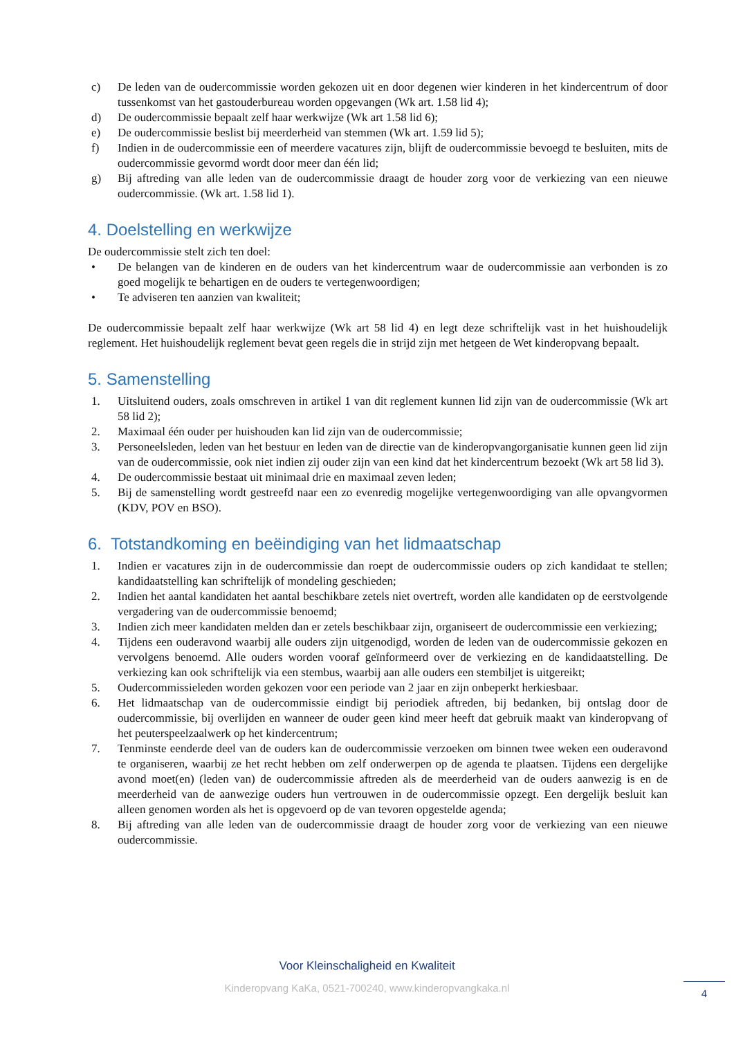c) De leden van de oudercommissie worden gekozen uit en door degenen wier kinderen in het kindercentrum of door tussenkomst van het gastouderbureau worden opgevangen (Wk art. 1.58 lid 4);
d) De oudercommissie bepaalt zelf haar werkwijze (Wk art 1.58 lid 6);
e) De oudercommissie beslist bij meerderheid van stemmen (Wk art. 1.59 lid 5);
f) Indien in de oudercommissie een of meerdere vacatures zijn, blijft de oudercommissie bevoegd te besluiten, mits de oudercommissie gevormd wordt door meer dan één lid;
g) Bij aftreding van alle leden van de oudercommissie draagt de houder zorg voor de verkiezing van een nieuwe oudercommissie. (Wk art. 1.58 lid 1).
4. Doelstelling en werkwijze
De oudercommissie stelt zich ten doel:
• De belangen van de kinderen en de ouders van het kindercentrum waar de oudercommissie aan verbonden is zo goed mogelijk te behartigen en de ouders te vertegenwoordigen;
• Te adviseren ten aanzien van kwaliteit;
De oudercommissie bepaalt zelf haar werkwijze (Wk art 58 lid 4) en legt deze schriftelijk vast in het huishoudelijk reglement. Het huishoudelijk reglement bevat geen regels die in strijd zijn met hetgeen de Wet kinderopvang bepaalt.
5. Samenstelling
1. Uitsluitend ouders, zoals omschreven in artikel 1 van dit reglement kunnen lid zijn van de oudercommissie (Wk art 58 lid 2);
2. Maximaal één ouder per huishouden kan lid zijn van de oudercommissie;
3. Personeelsleden, leden van het bestuur en leden van de directie van de kinderopvangorganisatie kunnen geen lid zijn van de oudercommissie, ook niet indien zij ouder zijn van een kind dat het kindercentrum bezoekt (Wk art 58 lid 3).
4. De oudercommissie bestaat uit minimaal drie en maximaal zeven leden;
5. Bij de samenstelling wordt gestreefd naar een zo evenredig mogelijke vertegenwoordiging van alle opvangvormen (KDV, POV en BSO).
6. Totstandkoming en beëindiging van het lidmaatschap
1. Indien er vacatures zijn in de oudercommissie dan roept de oudercommissie ouders op zich kandidaat te stellen; kandidaatstelling kan schriftelijk of mondeling geschieden;
2. Indien het aantal kandidaten het aantal beschikbare zetels niet overtreft, worden alle kandidaten op de eerstvolgende vergadering van de oudercommissie benoemd;
3. Indien zich meer kandidaten melden dan er zetels beschikbaar zijn, organiseert de oudercommissie een verkiezing;
4. Tijdens een ouderavond waarbij alle ouders zijn uitgenodigd, worden de leden van de oudercommissie gekozen en vervolgens benoemd. Alle ouders worden vooraf geïnformeerd over de verkiezing en de kandidaatstelling. De verkiezing kan ook schriftelijk via een stembus, waarbij aan alle ouders een stembiljet is uitgereikt;
5. Oudercommissieleden worden gekozen voor een periode van 2 jaar en zijn onbeperkt herkiesbaar.
6. Het lidmaatschap van de oudercommissie eindigt bij periodiek aftreden, bij bedanken, bij ontslag door de oudercommissie, bij overlijden en wanneer de ouder geen kind meer heeft dat gebruik maakt van kinderopvang of het peuterspeelzaalwerk op het kindercentrum;
7. Tenminste eenderde deel van de ouders kan de oudercommissie verzoeken om binnen twee weken een ouderavond te organiseren, waarbij ze het recht hebben om zelf onderwerpen op de agenda te plaatsen. Tijdens een dergelijke avond moet(en) (leden van) de oudercommissie aftreden als de meerderheid van de ouders aanwezig is en de meerderheid van de aanwezige ouders hun vertrouwen in de oudercommissie opzegt. Een dergelijk besluit kan alleen genomen worden als het is opgevoerd op de van tevoren opgestelde agenda;
8. Bij aftreding van alle leden van de oudercommissie draagt de houder zorg voor de verkiezing van een nieuwe oudercommissie.
Voor Kleinschaligheid en Kwaliteit
Kinderopvang KaKa, 0521-700240, www.kinderopvangkaka.nl
4